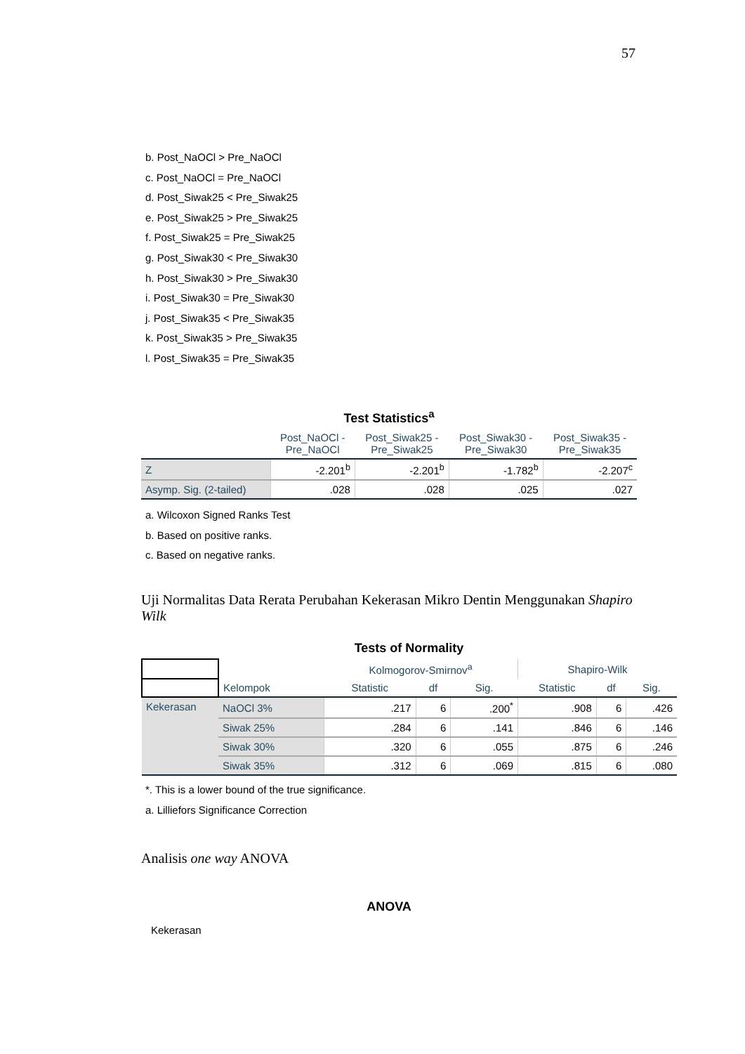57
b. Post_NaOCl > Pre_NaOCl
c. Post_NaOCl = Pre_NaOCl
d. Post_Siwak25 < Pre_Siwak25
e. Post_Siwak25 > Pre_Siwak25
f. Post_Siwak25 = Pre_Siwak25
g. Post_Siwak30 < Pre_Siwak30
h. Post_Siwak30 > Pre_Siwak30
i. Post_Siwak30 = Pre_Siwak30
j. Post_Siwak35 < Pre_Siwak35
k. Post_Siwak35 > Pre_Siwak35
l. Post_Siwak35 = Pre_Siwak35
Test Statistics<sup>a</sup>
| | Post_NaOCl - Pre_NaOCl | Post_Siwak25 - Pre_Siwak25 | Post_Siwak30 - Pre_Siwak30 | Post_Siwak35 - Pre_Siwak35 |
| --- | --- | --- | --- | --- |
| Z | -2.201<sup>b</sup> | -2.201<sup>b</sup> | -1.782<sup>b</sup> | -2.207<sup>c</sup> |
| Asymp. Sig. (2-tailed) | .028 | .028 | .025 | .027 |
a. Wilcoxon Signed Ranks Test
b. Based on positive ranks.
c. Based on negative ranks.
Uji Normalitas Data Rerata Perubahan Kekerasan Mikro Dentin Menggunakan Shapiro Wilk
Tests of Normality
| | | Kolmogorov-Smirnov<sup>a</sup> | | | Shapiro-Wilk | | |
| --- | --- | --- | --- | --- | --- | --- | --- |
| | Kelompok | Statistic | df | Sig. | Statistic | df | Sig. |
| Kekerasan | NaOCl 3% | .217 | 6 | .200<sup>*</sup> | .908 | 6 | .426 |
| | Siwak 25% | .284 | 6 | .141 | .846 | 6 | .146 |
| | Siwak 30% | .320 | 6 | .055 | .875 | 6 | .246 |
| | Siwak 35% | .312 | 6 | .069 | .815 | 6 | .080 |
*. This is a lower bound of the true significance.
a. Lilliefors Significance Correction
Analisis one way ANOVA
ANOVA
Kekerasan